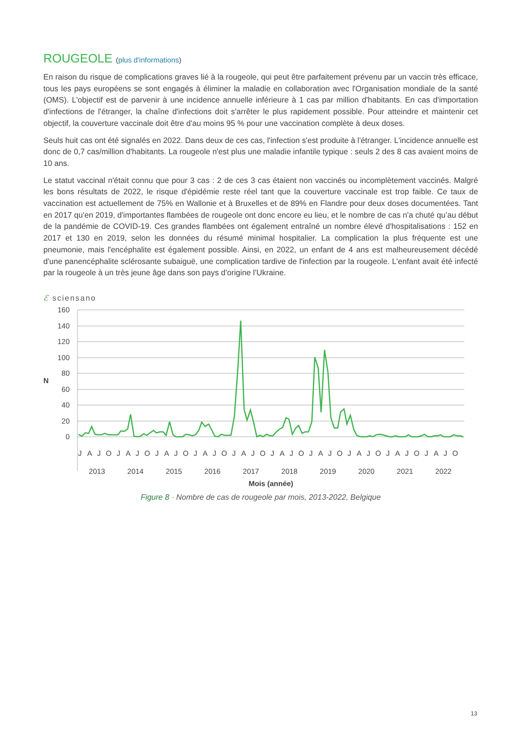ROUGEOLE (plus d'informations)
En raison du risque de complications graves lié à la rougeole, qui peut être parfaitement prévenu par un vaccin très efficace, tous les pays européens se sont engagés à éliminer la maladie en collaboration avec l'Organisation mondiale de la santé (OMS). L'objectif est de parvenir à une incidence annuelle inférieure à 1 cas par million d'habitants. En cas d'importation d'infections de l'étranger, la chaîne d'infections doit s'arrêter le plus rapidement possible. Pour atteindre et maintenir cet objectif, la couverture vaccinale doit être d'au moins 95 % pour une vaccination complète à deux doses.
Seuls huit cas ont été signalés en 2022. Dans deux de ces cas, l'infection s'est produite à l'étranger. L'incidence annuelle est donc de 0,7 cas/million d'habitants. La rougeole n'est plus une maladie infantile typique : seuls 2 des 8 cas avaient moins de 10 ans.
Le statut vaccinal n'était connu que pour 3 cas : 2 de ces 3 cas étaient non vaccinés ou incomplètement vaccinés. Malgré les bons résultats de 2022, le risque d'épidémie reste réel tant que la couverture vaccinale est trop faible. Ce taux de vaccination est actuellement de 75% en Wallonie et à Bruxelles et de 89% en Flandre pour deux doses documentées. Tant en 2017 qu'en 2019, d'importantes flambées de rougeole ont donc encore eu lieu, et le nombre de cas n'a chuté qu’au début de la pandémie de COVID-19. Ces grandes flambées ont également entraîné un nombre élevé d'hospitalisations : 152 en 2017 et 130 en 2019, selon les données du résumé minimal hospitalier. La complication la plus fréquente est une pneumonie, mais l'encéphalite est également possible. Ainsi, en 2022, un enfant de 4 ans est malheureusement décédé d'une panencéphalite sclérosante subaiguë, une complication tardive de l'infection par la rougeole. L'enfant avait été infecté par la rougeole à un très jeune âge dans son pays d’origine l’Ukraine.
ℰ sciensano
160
140
120
100
80
60
40
20
0
N
J
A
J
O
J
A
J
O
J
A
J
O
J
A
J
O
J
A
J
O
J
A
J
O
J
A
J
O
J
A
J
O
J
A
J
O
J
A
J
O
2013
2014
2015
2016
2017
2018
2019
2020
2021
2022
Mois (année)
Figure 8 - Nombre de cas de rougeole par mois, 2013-2022, Belgique
13